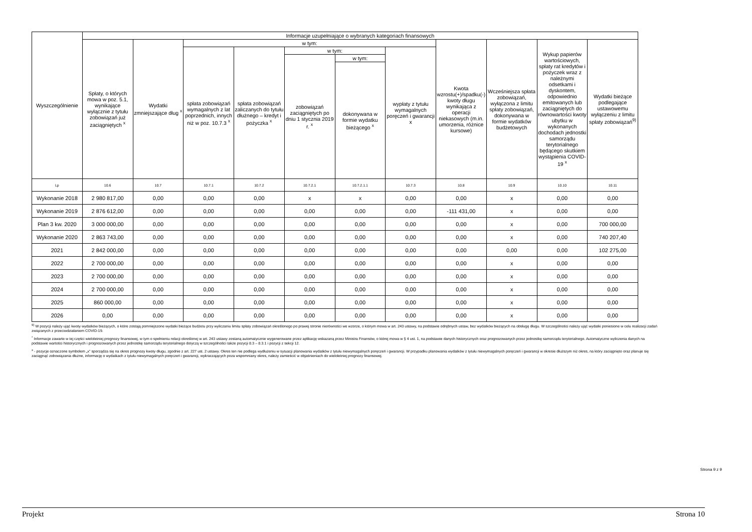| Wyszczególnienie | Informacje uzupełniające o wybranych kategoriach finansowych | | | | | | | | | | |
| --- | --- | --- | --- | --- | --- | --- | --- | --- | --- | --- | --- |
| | Spłaty, o których mowa w poz. 5.1, wynikające wyłącznie z tytułu zobowiązań już zaciągniętych <sup>x</sup> | Wydatki zmniejszające dług <sup>x</sup> | w tym: | | | | | Kwota wzrostu(+)/spadku(-) kwoty długu wynikająca z operacji niekasowych (m.in. umorzenia, różnice kursowe) | Wcześniejsza spłata zobowiązań, wyłączona z limitu spłaty zobowiązań, dokonywana w formie wydatków budżetowych | Wykup papierów wartościowych, spłaty rat kredytów i pożyczek wraz z należnymi odsetkami i dyskontem, odpowiednio emitowanych lub zaciągniętych do równowartości kwoty ubytku w wykonanych dochodach jednostki samorządu terytorialnego będącego skutkiem wystąpienia COVID-19 <sup>x</sup> | Wydatki bieżące podlegające ustawowemu wyłączeniu z limitu spłaty zobowiązań<sup>9)</sup> |
| | | | spłata zobowiązań wymagalnych z lat poprzednich, innych niż w poz. 10.7.3 <sup>x</sup> | spłata zobowiązań zaliczanych do tytułu dłużnego – kredyt i pożyczka <sup>x</sup> | w tym: | | wypłaty z tytułu wymagalnych poręczeń i gwarancji x | | | | |
| | | | | | zobowiązań zaciągniętych po dniu 1 stycznia 2019 r. <sup>x</sup> | w tym: | | | | | |
| | | | | | | dokonywana w formie wydatku bieżącego <sup>x</sup> | | | | | |
| Lp | 10.6 | 10.7 | 10.7.1 | 10.7.2 | 10.7.2.1 | 10.7.2.1.1 | 10.7.3 | 10.8 | 10.9 | 10.10 | 10.11 |
| Wykonanie 2018 | 2 980 817,00 | 0,00 | 0,00 | 0,00 | x | x | 0,00 | 0,00 | x | 0,00 | 0,00 |
| Wykonanie 2019 | 2 876 612,00 | 0,00 | 0,00 | 0,00 | 0,00 | 0,00 | 0,00 | -111 431,00 | x | 0,00 | 0,00 |
| Plan 3 kw. 2020 | 3 000 000,00 | 0,00 | 0,00 | 0,00 | 0,00 | 0,00 | 0,00 | 0,00 | x | 0,00 | 700 000,00 |
| Wykonanie 2020 | 2 863 743,00 | 0,00 | 0,00 | 0,00 | 0,00 | 0,00 | 0,00 | 0,00 | x | 0,00 | 740 207,40 |
| 2021 | 2 842 000,00 | 0,00 | 0,00 | 0,00 | 0,00 | 0,00 | 0,00 | 0,00 | 0,00 | 0,00 | 102 275,00 |
| 2022 | 2 700 000,00 | 0,00 | 0,00 | 0,00 | 0,00 | 0,00 | 0,00 | 0,00 | x | 0,00 | 0,00 |
| 2023 | 2 700 000,00 | 0,00 | 0,00 | 0,00 | 0,00 | 0,00 | 0,00 | 0,00 | x | 0,00 | 0,00 |
| 2024 | 2 700 000,00 | 0,00 | 0,00 | 0,00 | 0,00 | 0,00 | 0,00 | 0,00 | x | 0,00 | 0,00 |
| 2025 | 860 000,00 | 0,00 | 0,00 | 0,00 | 0,00 | 0,00 | 0,00 | 0,00 | x | 0,00 | 0,00 |
| 2026 | 0,00 | 0,00 | 0,00 | 0,00 | 0,00 | 0,00 | 0,00 | 0,00 | x | 0,00 | 0,00 |
<sup>9)</sup> W pozycji należy ująć kwoty wydatków bieżących, o które zostają pomniejszone wydatki bieżące budżetu przy wyliczaniu limitu spłaty zobowiązań określonego po prawej stronie nierówności we wzorze, o którym mowa w art. 243 ustawy, na podstawie odrębnych ustaw, bez wydatków bieżących na obsługę długu. W szczególności należy ująć wydatki poniesione w celu realizacji zadań związanych z przeciwdziałaniem COVID-19.
<sup>*</sup> Informacje zawarte w tej części wieloletniej prognozy finansowej, w tym o spełnieniu relacji określonej w art. 243 ustawy zostaną automatycznie wygenerowane przez aplikację wskazaną przez Ministra Finansów, o której mowa w § 4 ust. 1, na podstawie danych historycznych oraz prognozowanych przez jednostkę samorządu terytorialnego. Automatyczne wyliczenia danych na podstawie wartości historycznych i prognozowanych przez jednostkę samorządu terytorialnego dotyczą w szczególności także pozycji 8.3 – 8.3.1 i pozycji z sekcji 12.
<sup>x</sup> - pozycje oznaczone symbolem „x” sporządza się na okres prognozy kwoty długu, zgodnie z art. 227 ust. 2 ustawy. Okres ten nie podlega wydłużeniu w sytuacji planowania wydatków z tytułu niewymagalnych poręczeń i gwarancji. W przypadku planowania wydatków z tytułu niewymagalnych poręczeń i gwarancji w okresie dłuższym niż okres, na który zaciągnięto oraz planuje się zaciągnąć zobowiązania dłużne, informację o wydatkach z tytułu niewymagalnych poręczeń i gwarancji, wykraczających poza wspomniany okres, należy zamieścić w objaśnieniach do wieloletniej prognozy finansowej.
Strona 9 z 9
Projekt Strona 10